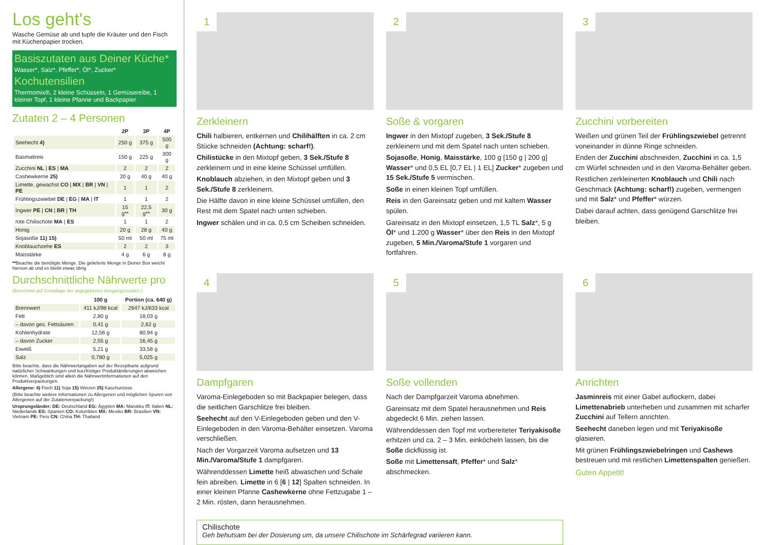Los geht's
Wasche Gemüse ab und tupfe die Kräuter und den Fisch mit Küchenpapier trocken.
Basiszutaten aus Deiner Küche*
Wasser*, Salz*, Pfeffer*, Öl*, Zucker*
Kochutensilien
Thermomix®, 2 kleine Schüsseln, 1 Gemüsereibe, 1 kleiner Topf, 1 kleine Pfanne und Backpapier
Zutaten 2 – 4 Personen
| | 2P | 3P | 4P |
| --- | --- | --- | --- |
| Seehecht 4) | 250 g | 375 g | 500 g |
| Basmatireis | 150 g | 225 g | 300 g |
| Zucchini NL / ES / MA | 2 | 2 | 2 |
| Cashewkerne 25) | 20 g | 40 g | 40 g |
| Limette, gewachst CO / MX / BR / VN / PE | 1 | 1 | 2 |
| Frühlingszwiebel DE / EG / MA / IT | 1 | 1 | 2 |
| Ingwer PE / CN / BR / TH | 15 g** | 22,5 g** | 30 g |
| rote Chilischote MA / ES | 1 | 1 | 2 |
| Honig | 20 g | 28 g | 40 g |
| Sojasoße 11) 15) | 50 ml | 50 ml | 75 ml |
| Knoblauchzehe ES | 2 | 2 | 3 |
| Maisstärke | 4 g | 6 g | 8 g |
**Beachte die benötigte Menge. Die gelieferte Menge in Deiner Box weicht hiervon ab und es bleibt etwas übrig
Durchschnittliche Nährwerte pro
(Berechnet auf Grundlage der angegebenen Ausgangszutaten.)
| | 100 g | Portion (ca. 640 g) |
| --- | --- | --- |
| Brennwert | 411 kJ/98 kcal | 2647 kJ/633 kcal |
| Fett | 2,80 g | 18,03 g |
| – davon ges. Fettsäuren | 0,41 g | 2,62 g |
| Kohlenhydrate | 12,56 g | 80,94 g |
| – davon Zucker | 2,55 g | 16,45 g |
| Eiweiß | 5,21 g | 33,58 g |
| Salz | 0,780 g | 5,025 g |
Bitte beachte, dass die Nährwertangaben auf der Rezeptkarte aufgrund natürlicher Schwankungen und kurzfristiger Produktänderungen abweichen können. Maßgeblich sind allein die Nährwertinformationen auf den Produktverpackungen.
Allergene: 4) Fisch 11) Soja 15) Weizen 25) Kaschunüsse
(Bitte beachte weitere Informationen zu Allergenen und möglichen Spuren von Allergenen auf der Zutatenverpackung!)
Ursprungsländer: DE: Deutschland EG: Ägypten MA: Marokko IT: Italien NL: Niederlande ES: Spanien CO: Kolumbien MX: Mexiko BR: Brasilien VN: Vietnam PE: Peru CN: China TH: Thailand
1
Zerkleinern
Chili halbieren, entkernen und Chilihälften in ca. 2 cm Stücke schneiden (Achtung: scharf!).
Chilistücke in den Mixtopf geben, 3 Sek./Stufe 8 zerkleinern und in eine kleine Schüssel umfüllen.
Knoblauch abziehen, in den Mixtopf geben und 3 Sek./Stufe 8 zerkleinern.
Die Hälfte davon in eine kleine Schüssel umfüllen, den Rest mit dem Spatel nach unten schieben.
Ingwer schälen und in ca. 0,5 cm Scheiben schneiden.
2
Soße & vorgaren
Ingwer in den Mixtopf zugeben, 3 Sek./Stufe 8 zerkleinern und mit dem Spatel nach unten schieben.
Sojasoße, Honig, Maisstärke, 100 g [150 g | 200 g] Wasser* und 0,5 EL [0,7 EL | 1 EL] Zucker* zugeben und 15 Sek./Stufe 5 vermischen.
Soße in einen kleinen Topf umfüllen.
Reis in den Gareinsatz geben und mit kaltem Wasser spülen.
Gareinsatz in den Mixtopf einsetzen, 1,5 TL Salz*, 5 g Öl* und 1.200 g Wasser* über den Reis in den Mixtopf zugeben, 5 Min./Varoma/Stufe 1 vorgaren und fortfahren.
3
Zucchini vorbereiten
Weißen und grünen Teil der Frühlingszwiebel getrennt voneinander in dünne Ringe schneiden.
Enden der Zucchini abschneiden, Zucchini in ca. 1,5 cm Würfel schneiden und in den Varoma-Behälter geben.
Restlichen zerkleinerten Knoblauch und Chili nach Geschmack (Achtung: scharf!) zugeben, vermengen und mit Salz* und Pfeffer* würzen.
Dabei darauf achten, dass genügend Garschlitze frei bleiben.
4
Dampfgaren
Varoma-Einlegeboden so mit Backpapier belegen, dass die seitlichen Garschlitze frei bleiben.
Seehecht auf den V-Einlegeboden geben und den V-Einlegeboden in den Varoma-Behälter einsetzen. Varoma verschließen.
Nach der Vorgarzeit Varoma aufsetzen und 13 Min./Varoma/Stufe 1 dampfgaren.
Währenddessen Limette heiß abwaschen und Schale fein abreiben. Limette in 6 [6 | 12] Spalten schneiden. In einer kleinen Pfanne Cashewkerne ohne Fettzugabe 1 – 2 Min. rösten, dann herausnehmen.
5
Soße vollenden
Nach der Dampfgarzeit Varoma abnehmen.
Gareinsatz mit dem Spatel herausnehmen und Reis abgedeckt 6 Min. ziehen lassen.
Währenddessen den Topf mit vorbereiteter Teriyakisoße erhitzen und ca. 2 – 3 Min. einköcheln lassen, bis die Soße dickflüssig ist.
Soße mit Limettensaft, Pfeffer* und Salz* abschmecken.
6
Anrichten
Jasminreis mit einer Gabel auflockern, dabei Limettenabrieb unterheben und zusammen mit scharfer Zucchini auf Tellern anrichten.
Seehecht daneben legen und mit Teriyakisoße glasieren.
Mit grünen Frühlingszwiebelringen und Cashews bestreuen und mit restlichen Limettenspalten genießen.
Guten Appetit!
Chilischote
Geh behutsam bei der Dosierung um, da unsere Chilischote im Schärfegrad variieren kann.